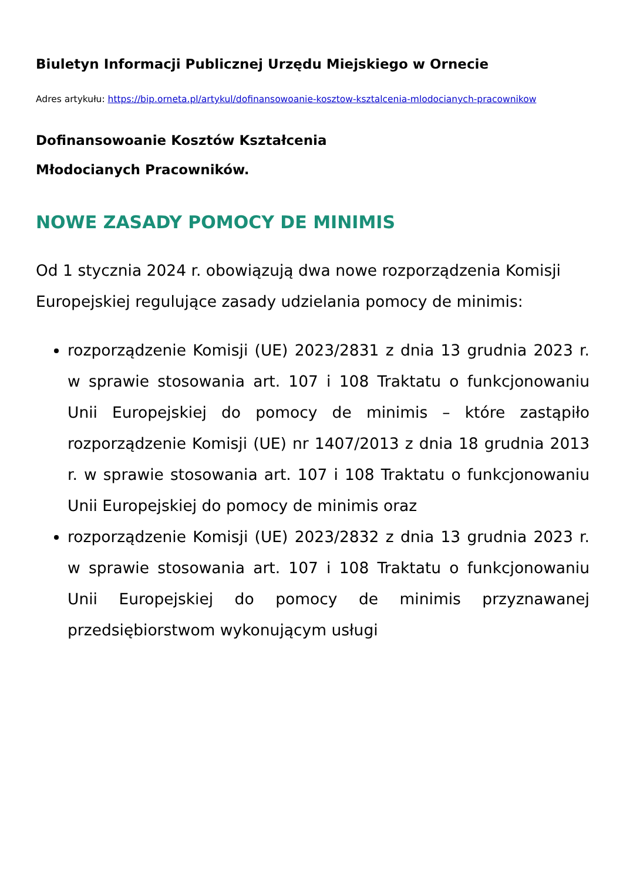Biuletyn Informacji Publicznej Urzędu Miejskiego w Ornecie
Adres artykułu: https://bip.orneta.pl/artykul/dofinansowoanie-kosztow-ksztalcenia-mlodocianych-pracownikow
Dofinansowoanie Kosztów Kształcenia
Młodocianych Pracowników.
NOWE ZASADY POMOCY DE MINIMIS
Od 1 stycznia 2024 r. obowiązują dwa nowe rozporządzenia Komisji Europejskiej regulujące zasady udzielania pomocy de minimis:
rozporządzenie Komisji (UE) 2023/2831 z dnia 13 grudnia 2023 r. w sprawie stosowania art. 107 i 108 Traktatu o funkcjonowaniu Unii Europejskiej do pomocy de minimis – które zastąpiło rozporządzenie Komisji (UE) nr 1407/2013 z dnia 18 grudnia 2013 r. w sprawie stosowania art. 107 i 108 Traktatu o funkcjonowaniu Unii Europejskiej do pomocy de minimis oraz
rozporządzenie Komisji (UE) 2023/2832 z dnia 13 grudnia 2023 r. w sprawie stosowania art. 107 i 108 Traktatu o funkcjonowaniu Unii Europejskiej do pomocy de minimis przyznawanej przedsiębiorstwom wykonującym usługi